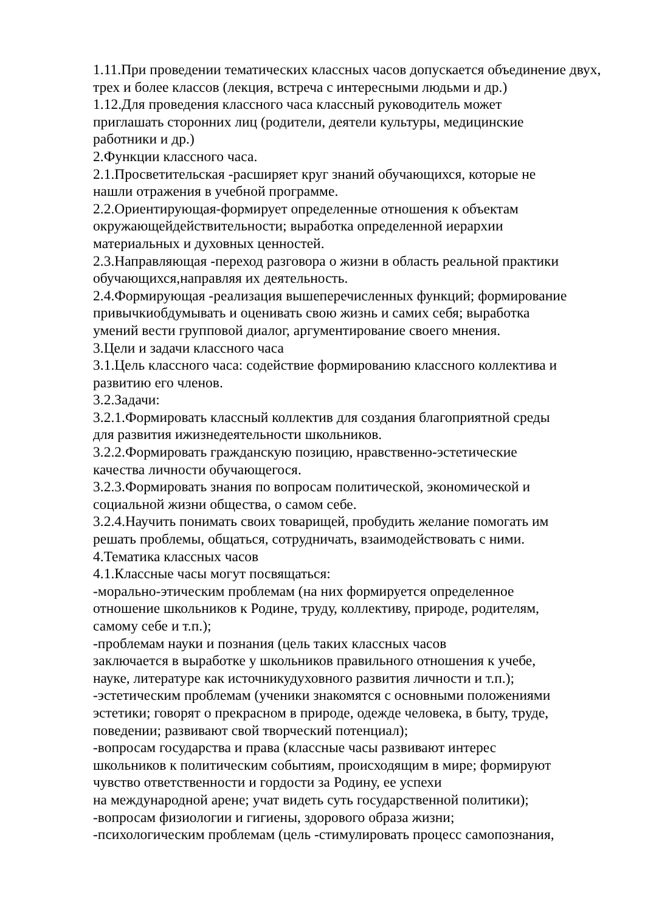1.11.При проведении тематических классных часов допускается объединение двух, трех и более классов (лекция, встреча с интересными людьми и др.)
1.12.Для проведения классного часа классный руководитель может
приглашать сторонних лиц (родители, деятели культуры, медицинские
работники и др.)
2.Функции классного часа.
2.1.Просветительская -расширяет круг знаний обучающихся, которые не
нашли отражения в учебной программе.
2.2.Ориентирующая-формирует определенные отношения к объектам
окружающейдействительности; выработка определенной иерархии
материальных и духовных ценностей.
2.3.Направляющая -переход разговора о жизни в область реальной практики обучающихся,направляя их деятельность.
2.4.Формирующая -реализация вышеперечисленных функций; формирование привычкиобдумывать и оценивать свою жизнь и самих себя; выработка
умений вести групповой диалог, аргументирование своего мнения.
3.Цели и задачи классного часа
3.1.Цель классного часа: содействие формированию классного коллектива и развитию его членов.
3.2.Задачи:
3.2.1.Формировать классный коллектив для создания благоприятной среды
для развития ижизнедеятельности школьников.
3.2.2.Формировать гражданскую позицию, нравственно-эстетические
качества личности обучающегося.
3.2.3.Формировать знания по вопросам политической, экономической и
социальной жизни общества, о самом себе.
3.2.4.Научить понимать своих товарищей, пробудить желание помогать им
решать проблемы, общаться, сотрудничать, взаимодействовать с ними.
4.Тематика классных часов
4.1.Классные часы могут посвящаться:
-морально-этическим проблемам (на них формируется определенное
отношение школьников к Родине, труду, коллективу, природе, родителям,
самому себе и т.п.);
-проблемам науки и познания (цель таких классных часов
заключается в выработке у школьников правильного отношения к учебе,
науке, литературе как источникудуховного развития личности и т.п.);
-эстетическим проблемам (ученики знакомятся с основными положениями
эстетики; говорят о прекрасном в природе, одежде человека, в быту, труде,
поведении; развивают свой творческий потенциал);
-вопросам государства и права (классные часы развивают интерес
школьников к политическим событиям, происходящим в мире; формируют
чувство ответственности и гордости за Родину, ее успехи
на международной арене; учат видеть суть государственной политики);
-вопросам физиологии и гигиены, здорового образа жизни;
-психологическим проблемам (цель -стимулировать процесс самопознания,